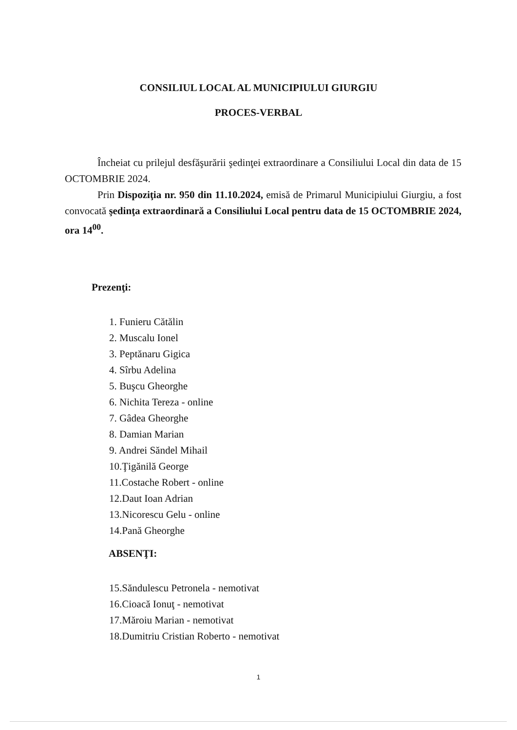CONSILIUL LOCAL AL MUNICIPIULUI GIURGIU
PROCES-VERBAL
Încheiat cu prilejul desfăşurării şedinţei extraordinare a Consiliului Local din data de 15 OCTOMBRIE 2024.
Prin Dispoziţia nr. 950 din 11.10.2024, emisă de Primarul Municipiului Giurgiu, a fost convocată şedinţa extraordinară a Consiliului Local pentru data de 15 OCTOMBRIE 2024, ora 14<sup>00</sup>.
Prezenţi:
1. Funieru Cătălin
2. Muscalu Ionel
3. Peptănaru Gigica
4. Sîrbu Adelina
5. Buşcu Gheorghe
6. Nichita Tereza - online
7. Gâdea Gheorghe
8. Damian Marian
9. Andrei Săndel Mihail
10.Ţigănilă George
11.Costache Robert - online
12.Daut Ioan Adrian
13.Nicorescu Gelu - online
14.Pană Gheorghe
ABSENŢI:
15.Săndulescu Petronela - nemotivat
16.Cioacă Ionuţ - nemotivat
17.Măroiu Marian - nemotivat
18.Dumitriu Cristian Roberto - nemotivat
1